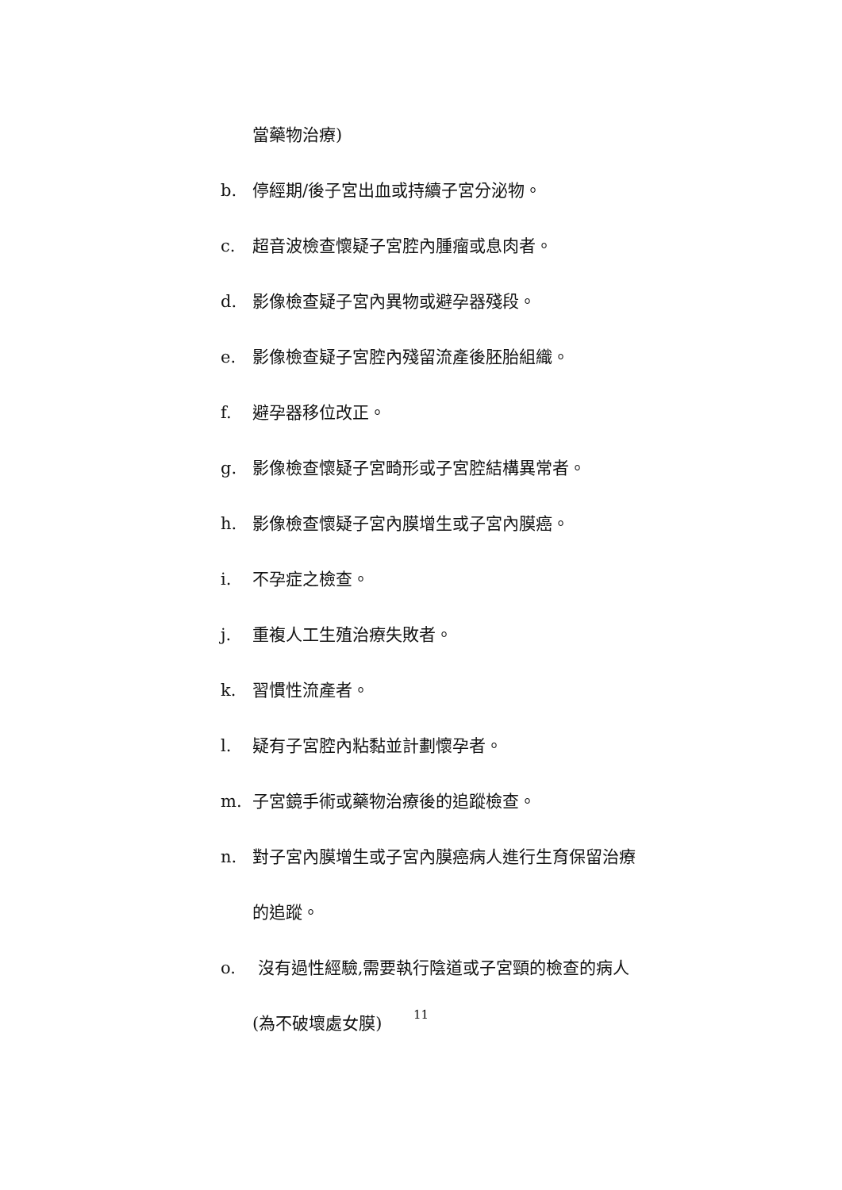當藥物治療)
b. 停經期/後子宮出血或持續子宮分泌物。
c. 超音波檢查懷疑子宮腔內腫瘤或息肉者。
d. 影像檢查疑子宮內異物或避孕器殘段。
e. 影像檢查疑子宮腔內殘留流產後胚胎組織。
f. 避孕器移位改正。
g. 影像檢查懷疑子宮畸形或子宮腔結構異常者。
h. 影像檢查懷疑子宮內膜增生或子宮內膜癌。
i. 不孕症之檢查。
j. 重複人工生殖治療失敗者。
k. 習慣性流產者。
l. 疑有子宮腔內粘黏並計劃懷孕者。
m. 子宮鏡手術或藥物治療後的追蹤檢查。
n. 對子宮內膜增生或子宮內膜癌病人進行生育保留治療
的追蹤。
o. 沒有過性經驗,需要執行陰道或子宮頸的檢查的病人
(為不破壞處女膜)
11